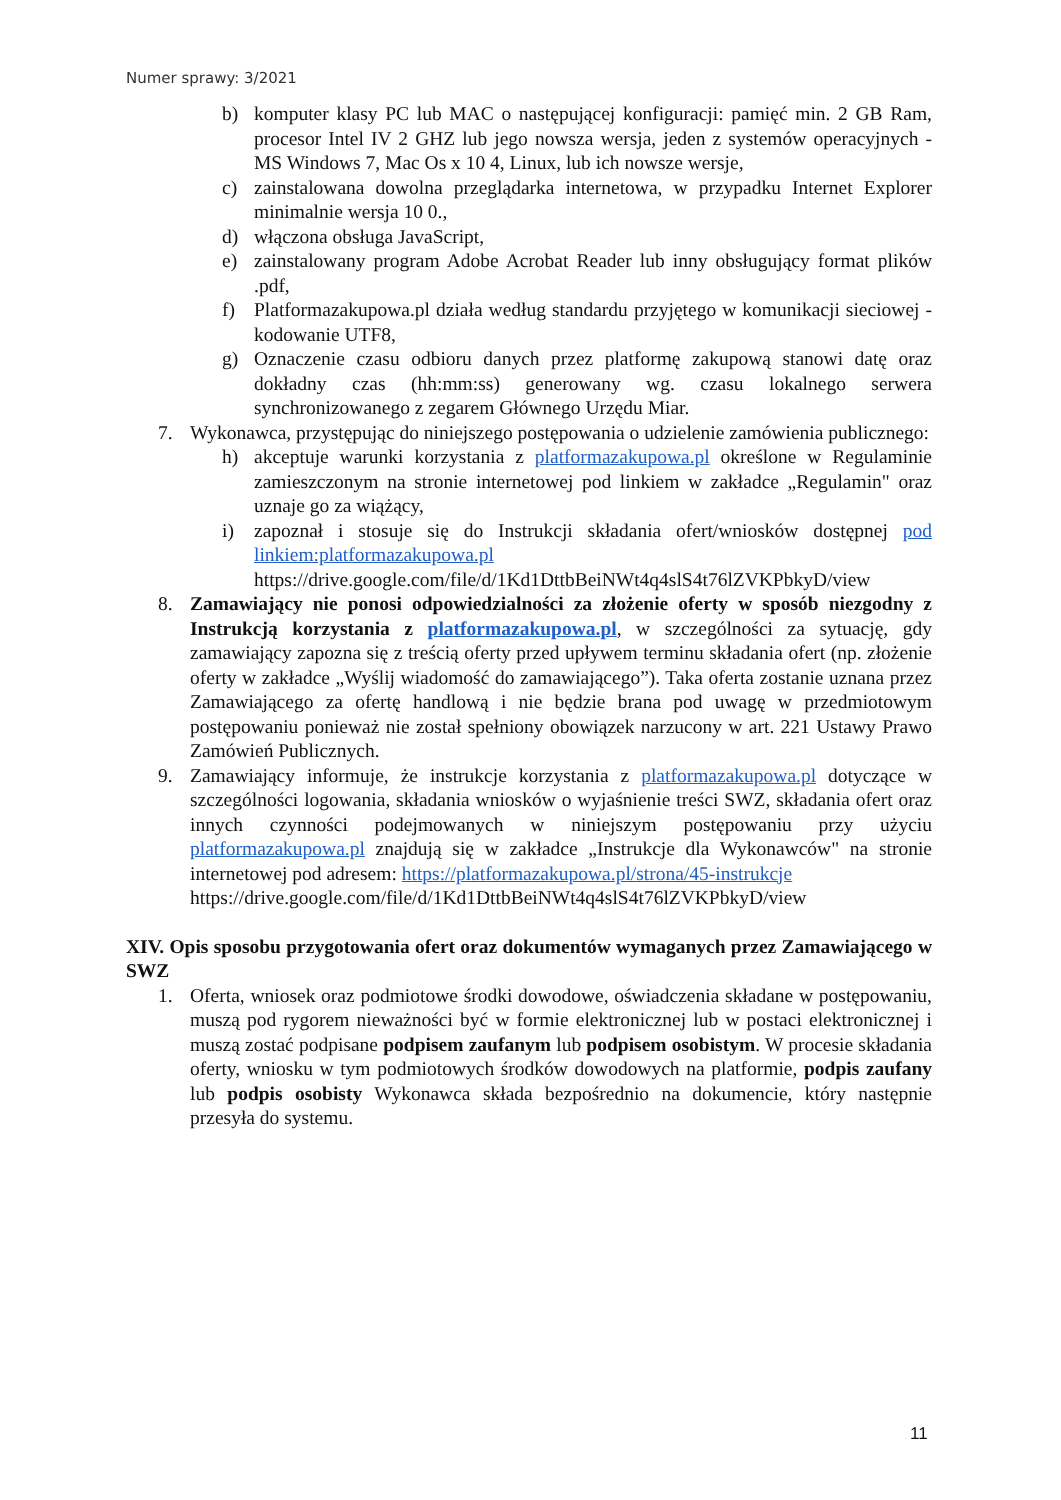Numer sprawy: 3/2021
b) komputer klasy PC lub MAC o następującej konfiguracji: pamięć min. 2 GB Ram, procesor Intel IV 2 GHZ lub jego nowsza wersja, jeden z systemów operacyjnych - MS Windows 7, Mac Os x 10 4, Linux, lub ich nowsze wersje,
c) zainstalowana dowolna przeglądarka internetowa, w przypadku Internet Explorer minimalnie wersja 10 0.,
d) włączona obsługa JavaScript,
e) zainstalowany program Adobe Acrobat Reader lub inny obsługujący format plików .pdf,
f) Platformazakupowa.pl działa według standardu przyjętego w komunikacji sieciowej - kodowanie UTF8,
g) Oznaczenie czasu odbioru danych przez platformę zakupową stanowi datę oraz dokładny czas (hh:mm:ss) generowany wg. czasu lokalnego serwera synchronizowanego z zegarem Głównego Urzędu Miar.
7. Wykonawca, przystępując do niniejszego postępowania o udzielenie zamówienia publicznego:
h) akceptuje warunki korzystania z platformazakupowa.pl określone w Regulaminie zamieszczonym na stronie internetowej pod linkiem w zakładce „Regulamin" oraz uznaje go za wiążący,
i) zapoznał i stosuje się do Instrukcji składania ofert/wniosków dostępnej pod linkiem:platformazakupowa.pl
https://drive.google.com/file/d/1Kd1DttbBeiNWt4q4slS4t76lZVKPbkyD/view
8. Zamawiający nie ponosi odpowiedzialności za złożenie oferty w sposób niezgodny z Instrukcją korzystania z platformazakupowa.pl, w szczególności za sytuację, gdy zamawiający zapozna się z treścią oferty przed upływem terminu składania ofert (np. złożenie oferty w zakładce „Wyślij wiadomość do zamawiającego”). Taka oferta zostanie uznana przez Zamawiającego za ofertę handlową i nie będzie brana pod uwagę w przedmiotowym postępowaniu ponieważ nie został spełniony obowiązek narzucony w art. 221 Ustawy Prawo Zamówień Publicznych.
9. Zamawiający informuje, że instrukcje korzystania z platformazakupowa.pl dotyczące w szczególności logowania, składania wniosków o wyjaśnienie treści SWZ, składania ofert oraz innych czynności podejmowanych w niniejszym postępowaniu przy użyciu platformazakupowa.pl znajdują się w zakładce „Instrukcje dla Wykonawców" na stronie internetowej pod adresem: https://platformazakupowa.pl/strona/45-instrukcje
https://drive.google.com/file/d/1Kd1DttbBeiNWt4q4slS4t76lZVKPbkyD/view
XIV. Opis sposobu przygotowania ofert oraz dokumentów wymaganych przez Zamawiającego w SWZ
1. Oferta, wniosek oraz podmiotowe środki dowodowe, oświadczenia składane w postępowaniu, muszą pod rygorem nieważności być w formie elektronicznej lub w postaci elektronicznej i muszą zostać podpisane podpisem zaufanym lub podpisem osobistym. W procesie składania oferty, wniosku w tym podmiotowych środków dowodowych na platformie, podpis zaufany lub podpis osobisty Wykonawca składa bezpośrednio na dokumencie, który następnie przesyła do systemu.
11